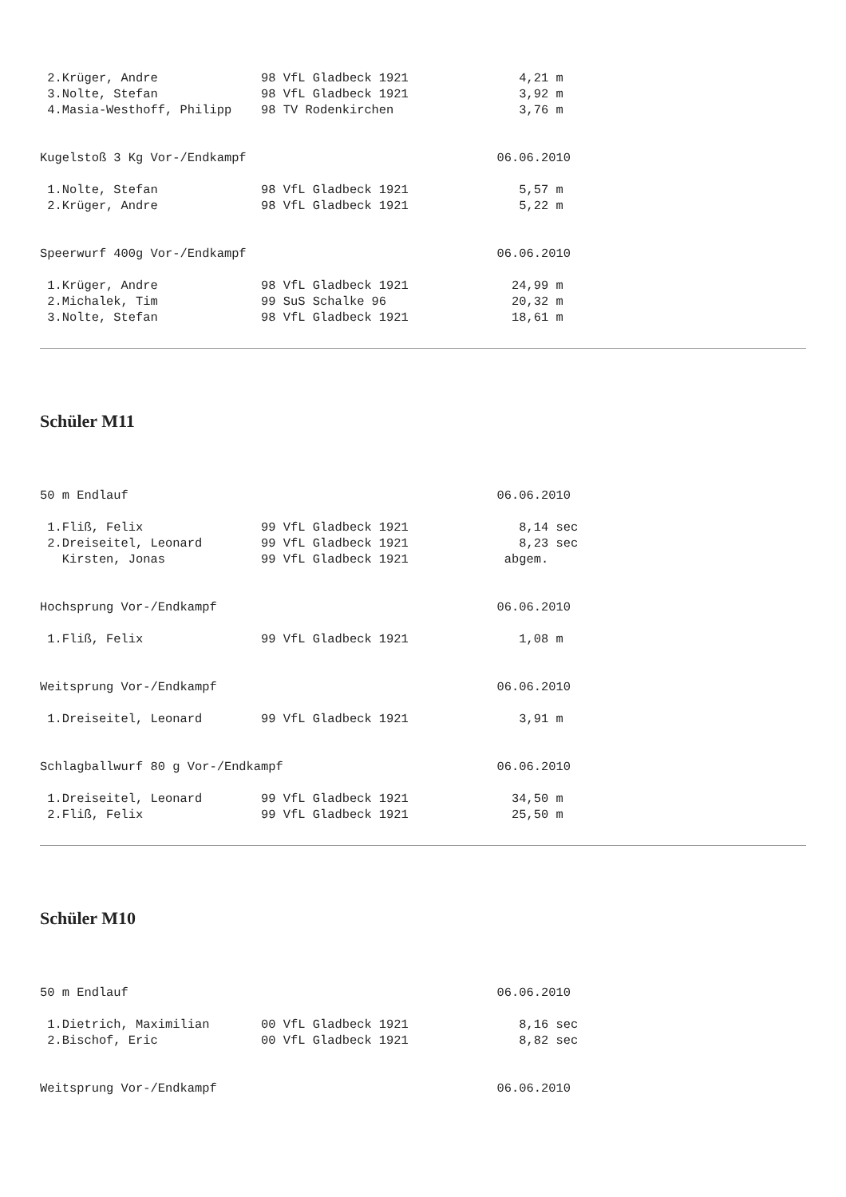2.Krüger, Andre              98 VfL Gladbeck 1921               4,21 m
 3.Nolte, Stefan              98 VfL Gladbeck 1921               3,92 m
 4.Masia-Westhoff, Philipp    98 TV Rodenkirchen                 3,76 m


Kugelstoß 3 Kg Vor-/Endkampf                                  06.06.2010

 1.Nolte, Stefan              98 VfL Gladbeck 1921               5,57 m
 2.Krüger, Andre              98 VfL Gladbeck 1921               5,22 m


Speerwurf 400g Vor-/Endkampf                                  06.06.2010

 1.Krüger, Andre              98 VfL Gladbeck 1921              24,99 m
 2.Michalek, Tim              99 SuS Schalke 96                 20,32 m
 3.Nolte, Stefan              98 VfL Gladbeck 1921              18,61 m
Schüler M11
50 m Endlauf                                                  06.06.2010

 1.Fliß, Felix                99 VfL Gladbeck 1921               8,14 sec
 2.Dreiseitel, Leonard        99 VfL Gladbeck 1921               8,23 sec
   Kirsten, Jonas             99 VfL Gladbeck 1921             abgem.


Hochsprung Vor-/Endkampf                                      06.06.2010

 1.Fliß, Felix                99 VfL Gladbeck 1921               1,08 m


Weitsprung Vor-/Endkampf                                      06.06.2010

 1.Dreiseitel, Leonard        99 VfL Gladbeck 1921               3,91 m


Schlagballwurf 80 g Vor-/Endkampf                             06.06.2010

 1.Dreiseitel, Leonard        99 VfL Gladbeck 1921              34,50 m
 2.Fliß, Felix                99 VfL Gladbeck 1921              25,50 m
Schüler M10
50 m Endlauf                                                  06.06.2010

 1.Dietrich, Maximilian       00 VfL Gladbeck 1921               8,16 sec
 2.Bischof, Eric              00 VfL Gladbeck 1921               8,82 sec


Weitsprung Vor-/Endkampf                                      06.06.2010